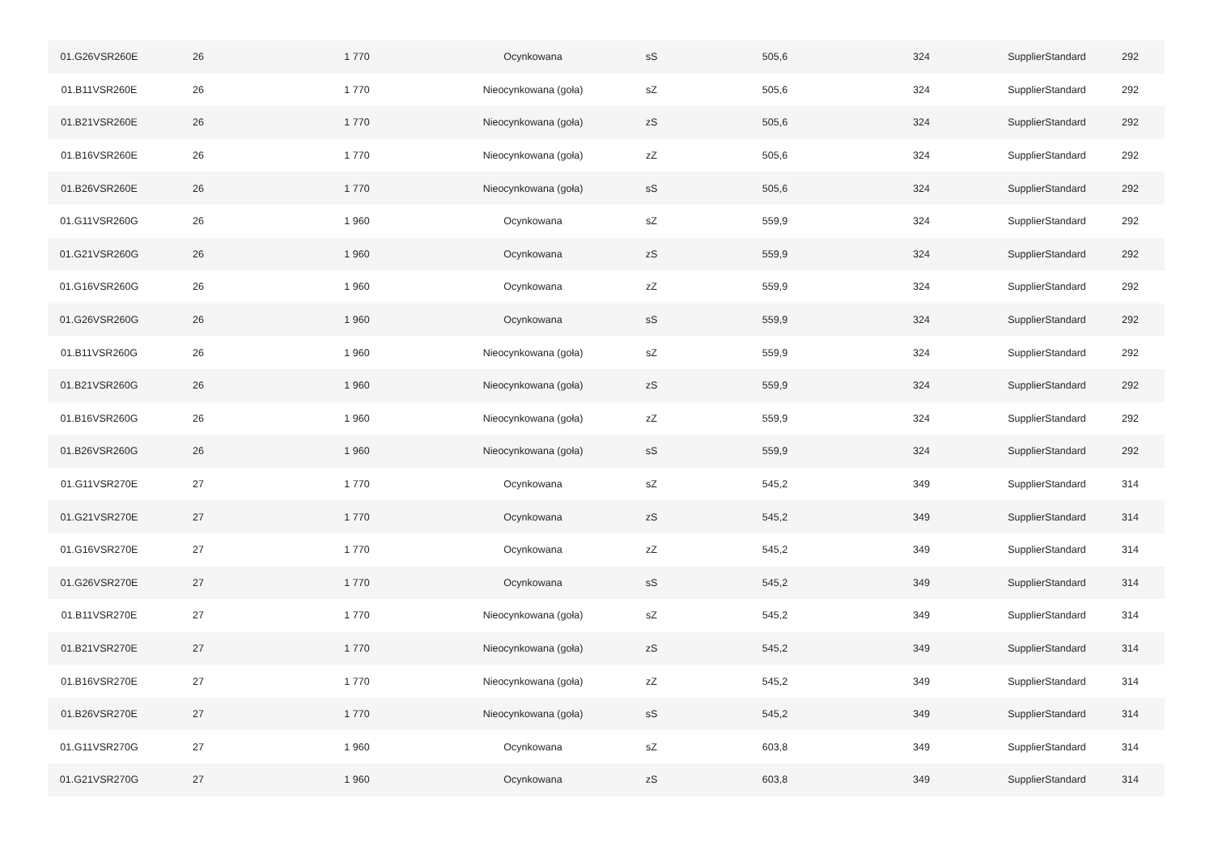| 01.G26VSR260E | 26 | 1 770 | Ocynkowana | sS | 505,6 | 324 | SupplierStandard | 292 |
| 01.B11VSR260E | 26 | 1 770 | Nieocynkowana (goła) | sZ | 505,6 | 324 | SupplierStandard | 292 |
| 01.B21VSR260E | 26 | 1 770 | Nieocynkowana (goła) | zS | 505,6 | 324 | SupplierStandard | 292 |
| 01.B16VSR260E | 26 | 1 770 | Nieocynkowana (goła) | zZ | 505,6 | 324 | SupplierStandard | 292 |
| 01.B26VSR260E | 26 | 1 770 | Nieocynkowana (goła) | sS | 505,6 | 324 | SupplierStandard | 292 |
| 01.G11VSR260G | 26 | 1 960 | Ocynkowana | sZ | 559,9 | 324 | SupplierStandard | 292 |
| 01.G21VSR260G | 26 | 1 960 | Ocynkowana | zS | 559,9 | 324 | SupplierStandard | 292 |
| 01.G16VSR260G | 26 | 1 960 | Ocynkowana | zZ | 559,9 | 324 | SupplierStandard | 292 |
| 01.G26VSR260G | 26 | 1 960 | Ocynkowana | sS | 559,9 | 324 | SupplierStandard | 292 |
| 01.B11VSR260G | 26 | 1 960 | Nieocynkowana (goła) | sZ | 559,9 | 324 | SupplierStandard | 292 |
| 01.B21VSR260G | 26 | 1 960 | Nieocynkowana (goła) | zS | 559,9 | 324 | SupplierStandard | 292 |
| 01.B16VSR260G | 26 | 1 960 | Nieocynkowana (goła) | zZ | 559,9 | 324 | SupplierStandard | 292 |
| 01.B26VSR260G | 26 | 1 960 | Nieocynkowana (goła) | sS | 559,9 | 324 | SupplierStandard | 292 |
| 01.G11VSR270E | 27 | 1 770 | Ocynkowana | sZ | 545,2 | 349 | SupplierStandard | 314 |
| 01.G21VSR270E | 27 | 1 770 | Ocynkowana | zS | 545,2 | 349 | SupplierStandard | 314 |
| 01.G16VSR270E | 27 | 1 770 | Ocynkowana | zZ | 545,2 | 349 | SupplierStandard | 314 |
| 01.G26VSR270E | 27 | 1 770 | Ocynkowana | sS | 545,2 | 349 | SupplierStandard | 314 |
| 01.B11VSR270E | 27 | 1 770 | Nieocynkowana (goła) | sZ | 545,2 | 349 | SupplierStandard | 314 |
| 01.B21VSR270E | 27 | 1 770 | Nieocynkowana (goła) | zS | 545,2 | 349 | SupplierStandard | 314 |
| 01.B16VSR270E | 27 | 1 770 | Nieocynkowana (goła) | zZ | 545,2 | 349 | SupplierStandard | 314 |
| 01.B26VSR270E | 27 | 1 770 | Nieocynkowana (goła) | sS | 545,2 | 349 | SupplierStandard | 314 |
| 01.G11VSR270G | 27 | 1 960 | Ocynkowana | sZ | 603,8 | 349 | SupplierStandard | 314 |
| 01.G21VSR270G | 27 | 1 960 | Ocynkowana | zS | 603,8 | 349 | SupplierStandard | 314 |